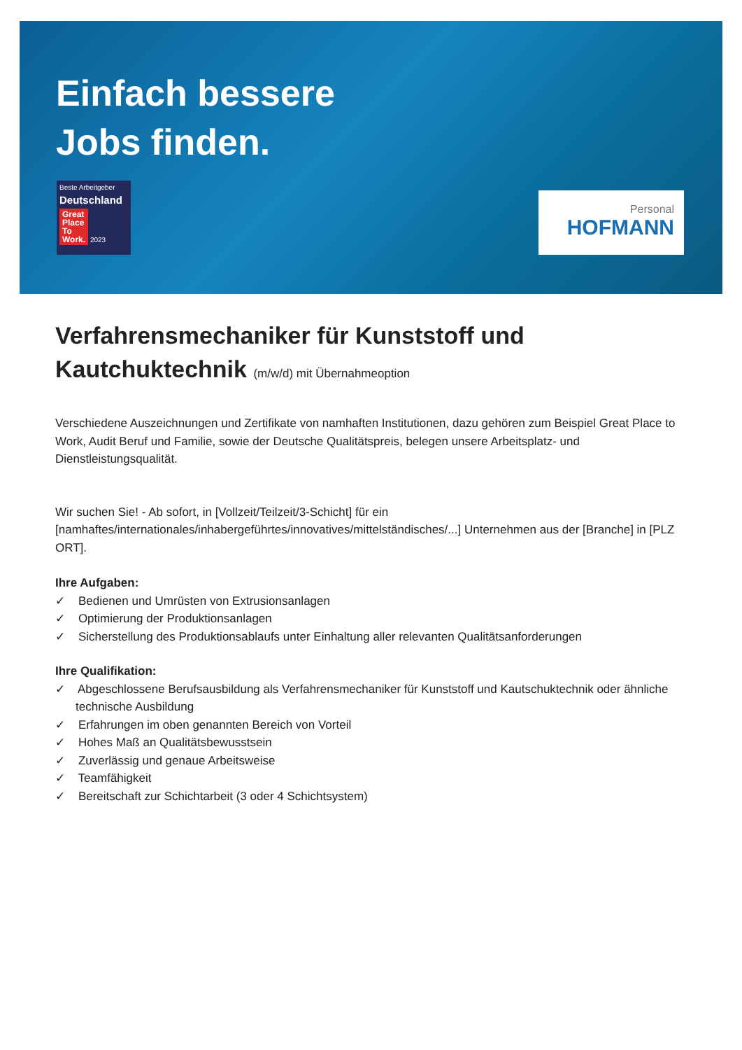Einfach bessere
Jobs finden.
Beste Arbeitgeber
Deutschland
Great
Place
To
Work. 2023
Personal
HOFMANN
Verfahrensmechaniker für Kunststoff und Kautchuktechnik (m/w/d) mit Übernahmeoption
Verschiedene Auszeichnungen und Zertifikate von namhaften Institutionen, dazu gehören zum Beispiel Great Place to Work, Audit Beruf und Familie, sowie der Deutsche Qualitätspreis, belegen unsere Arbeitsplatz- und Dienstleistungsqualität.
Wir suchen Sie! - Ab sofort, in [Vollzeit/Teilzeit/3-Schicht] für ein [namhaftes/internationales/inhabergeführtes/innovatives/mittelständisches/...] Unternehmen aus der [Branche] in [PLZ ORT].
Ihre Aufgaben:
✓ Bedienen und Umrüsten von Extrusionsanlagen
✓ Optimierung der Produktionsanlagen
✓ Sicherstellung des Produktionsablaufs unter Einhaltung aller relevanten Qualitätsanforderungen
Ihre Qualifikation:
✓ Abgeschlossene Berufsausbildung als Verfahrensmechaniker für Kunststoff und Kautschuktechnik oder ähnliche technische Ausbildung
✓ Erfahrungen im oben genannten Bereich von Vorteil
✓ Hohes Maß an Qualitätsbewusstsein
✓ Zuverlässig und genaue Arbeitsweise
✓ Teamfähigkeit
✓ Bereitschaft zur Schichtarbeit (3 oder 4 Schichtsystem)